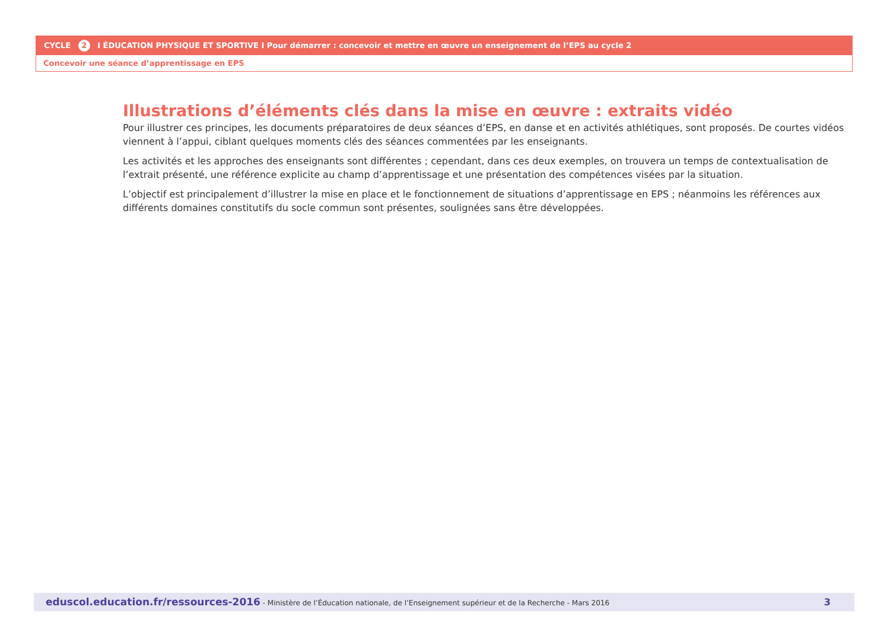CYCLE 2 I ÉDUCATION PHYSIQUE ET SPORTIVE I Pour démarrer : concevoir et mettre en œuvre un enseignement de l’EPS au cycle 2
Concevoir une séance d’apprentissage en EPS
Illustrations d’éléments clés dans la mise en œuvre : extraits vidéo
Pour illustrer ces principes, les documents préparatoires de deux séances d’EPS, en danse et en activités athlétiques, sont proposés. De courtes vidéos viennent à l’appui, ciblant quelques moments clés des séances commentées par les enseignants.
Les activités et les approches des enseignants sont différentes ; cependant, dans ces deux exemples, on trouvera un temps de contextualisation de l’extrait présenté, une référence explicite au champ d’apprentissage et une présentation des compétences visées par la situation.
L’objectif est principalement d’illustrer la mise en place et le fonctionnement de situations d’apprentissage en EPS ; néanmoins les références aux différents domaines constitutifs du socle commun sont présentes, soulignées sans être développées.
eduscol.education.fr/ressources-2016 - Ministère de l’Éducation nationale, de l’Enseignement supérieur et de la Recherche - Mars 2016 3